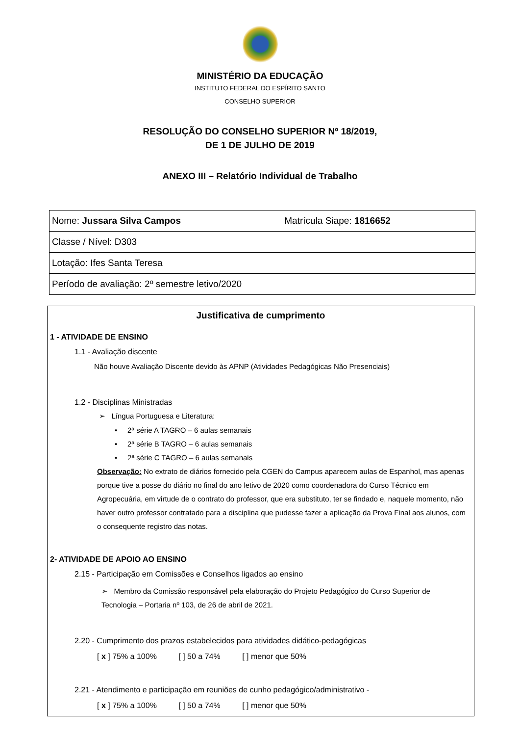MINISTÉRIO DA EDUCAÇÃO
INSTITUTO FEDERAL DO ESPÍRITO SANTO
CONSELHO SUPERIOR
RESOLUÇÃO DO CONSELHO SUPERIOR Nº 18/2019,
DE 1 DE JULHO DE 2019
ANEXO III – Relatório Individual de Trabalho
| Nome: Jussara Silva Campos | Matrícula Siape: 1816652 |
| Classe / Nível: D303 | |
| Lotação: Ifes Santa Teresa | |
| Período de avaliação: 2º semestre letivo/2020 | |
Justificativa de cumprimento
1 - ATIVIDADE DE ENSINO
1.1 - Avaliação discente
Não houve Avaliação Discente devido às APNP (Atividades Pedagógicas Não Presenciais)
1.2 - Disciplinas Ministradas
➢ Língua Portuguesa e Literatura:
• 2ª série A TAGRO – 6 aulas semanais
• 2ª série B TAGRO – 6 aulas semanais
• 2ª série C TAGRO – 6 aulas semanais
Observação: No extrato de diários fornecido pela CGEN do Campus aparecem aulas de Espanhol, mas apenas porque tive a posse do diário no final do ano letivo de 2020 como coordenadora do Curso Técnico em Agropecuária, em virtude de o contrato do professor, que era substituto, ter se findado e, naquele momento, não haver outro professor contratado para a disciplina que pudesse fazer a aplicação da Prova Final aos alunos, com o consequente registro das notas.
2- ATIVIDADE DE APOIO AO ENSINO
2.15 - Participação em Comissões e Conselhos ligados ao ensino
➢ Membro da Comissão responsável pela elaboração do Projeto Pedagógico do Curso Superior de Tecnologia – Portaria nº 103, de 26 de abril de 2021.
2.20 - Cumprimento dos prazos estabelecidos para atividades didático-pedagógicas
[ x ] 75% a 100% [ ] 50 a 74% [ ] menor que 50%
2.21 - Atendimento e participação em reuniões de cunho pedagógico/administrativo -
[ x ] 75% a 100% [ ] 50 a 74% [ ] menor que 50%